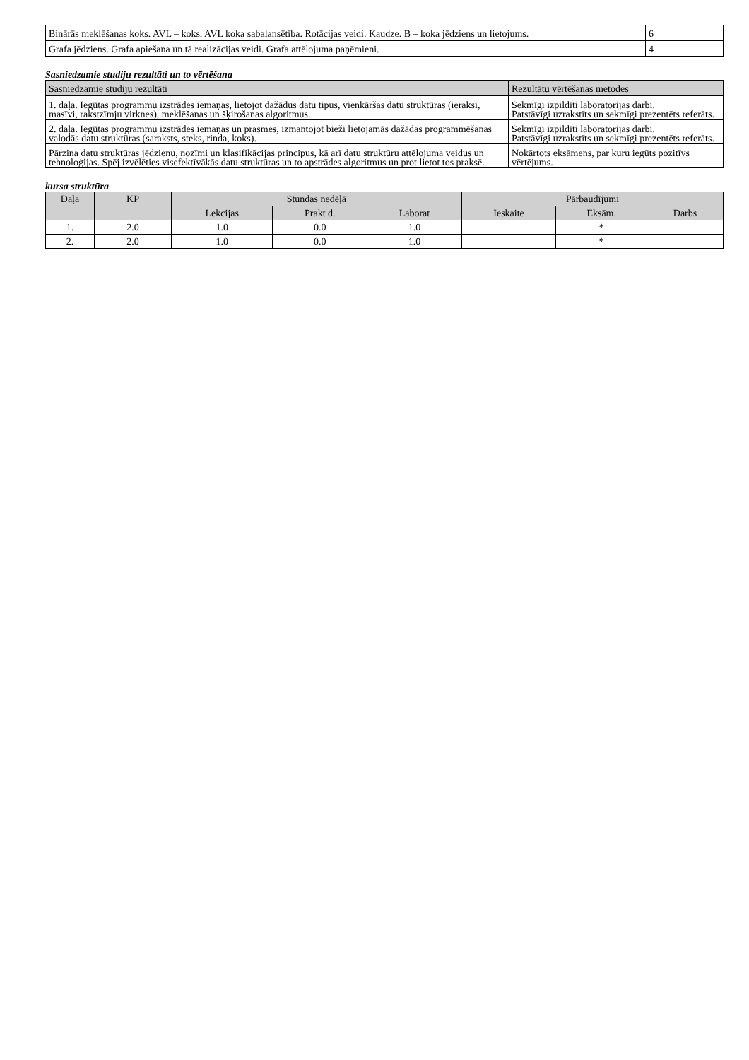| Binārās meklēšanas koks. AVL – koks. AVL koka sabalansētība. Rotācijas veidi. Kaudze. B – koka jēdziens un lietojums. | 6 |
| Grafa jēdziens. Grafa apiešana un tā realizācijas veidi. Grafa attēlojuma paņēmieni. | 4 |
Sasniedzamie studiju rezultāti un to vērtēšana
| Sasniedzamie studiju rezultāti | Rezultātu vērtēšanas metodes |
| --- | --- |
| 1. daļa. Iegūtas programmu izstrādes iemaņas, lietojot dažādus datu tipus, vienkāršas datu struktūras (ieraksi, masīvi, rakstzīmju virknes), meklēšanas un šķirošanas algoritmus. | Sekmīgi izpildīti laboratorijas darbi. Patstāvīgi uzrakstīts un sekmīgi prezentēts referāts. |
| 2. daļa. Iegūtas programmu izstrādes iemaņas un prasmes, izmantojot bieži lietojamās dažādas programmēšanas valodās datu struktūras (saraksts, steks, rinda, koks). | Sekmīgi izpildīti laboratorijas darbi. Patstāvīgi uzrakstīts un sekmīgi prezentēts referāts. |
| Pārzina datu struktūras jēdzienu, nozīmi un klasifikācijas principus, kā arī datu struktūru attēlojuma veidus un tehnoloģijas. Spēj izvēlēties visefektīvākās datu struktūras un to apstrādes algoritmus un prot lietot tos praksē. | Nokārtots eksāmens, par kuru iegūts pozitīvs vērtējums. |
kursa struktūra
| Daļa | KP | Stundas nedēļā | | | Pārbaudījumi | | |
| --- | --- | --- | --- | --- | --- | --- | --- |
| | | Lekcijas | Prakt d. | Laborat | Ieskaite | Eksām. | Darbs |
| 1. | 2.0 | 1.0 | 0.0 | 1.0 | | * | |
| 2. | 2.0 | 1.0 | 0.0 | 1.0 | | * | |